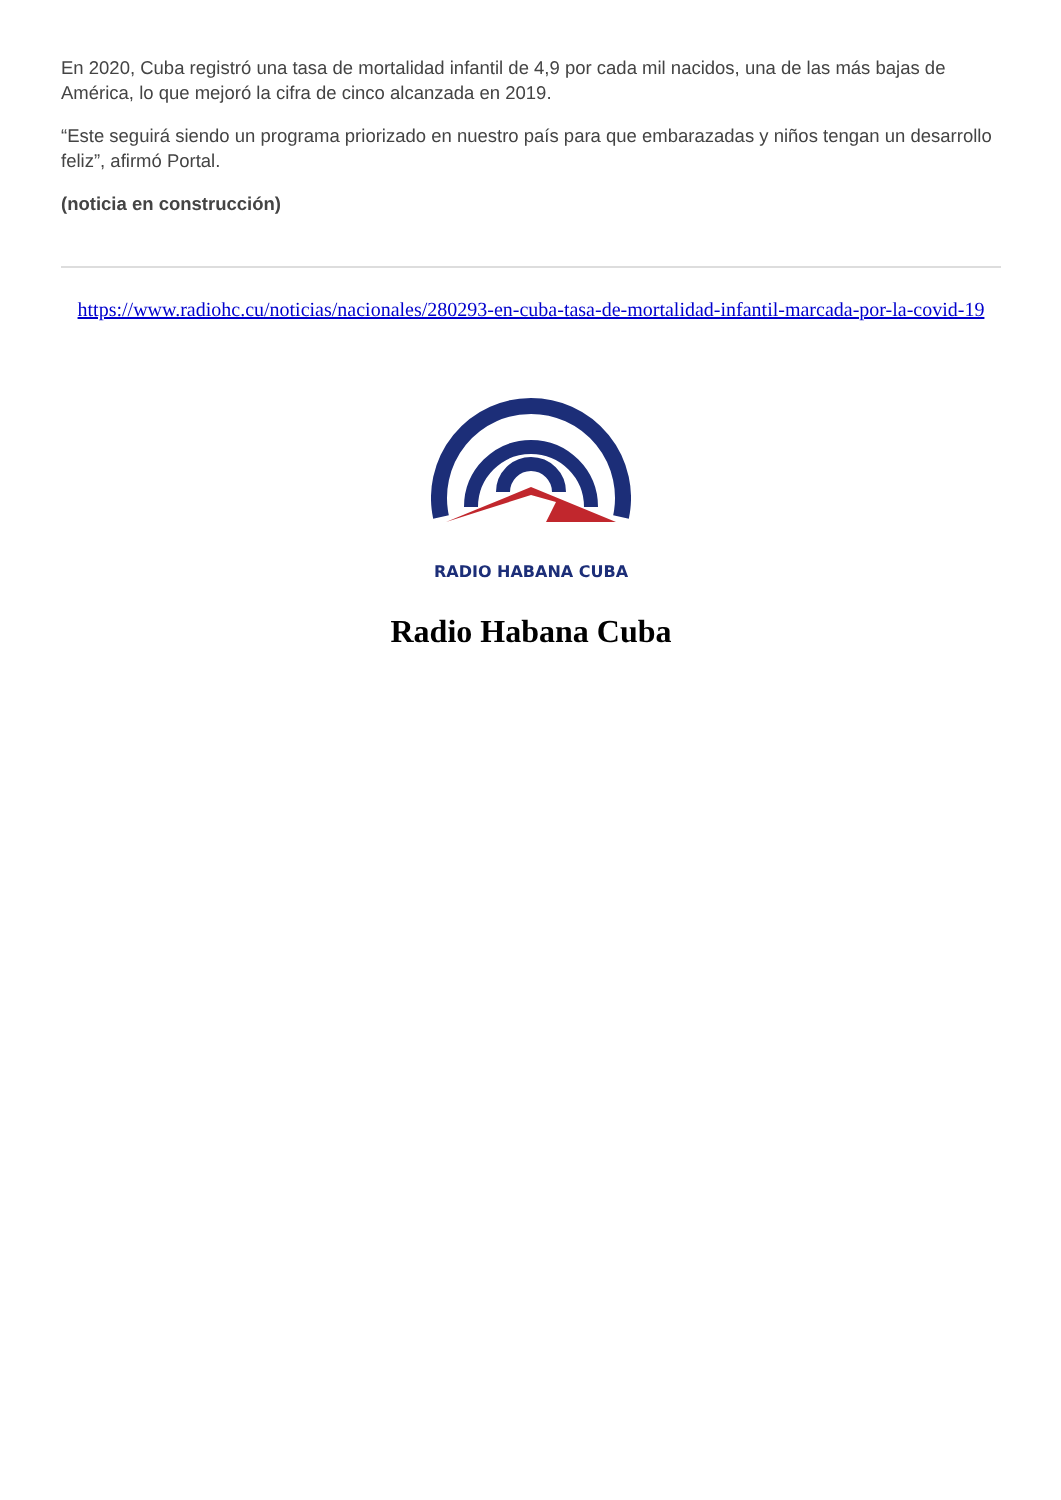En 2020, Cuba registró una tasa de mortalidad infantil de 4,9 por cada mil nacidos, una de las más bajas de América, lo que mejoró la cifra de cinco alcanzada en 2019.
“Este seguirá siendo un programa priorizado en nuestro país para que embarazadas y niños tengan un desarrollo feliz”, afirmó Portal.
(noticia en construcción)
https://www.radiohc.cu/noticias/nacionales/280293-en-cuba-tasa-de-mortalidad-infantil-marcada-por-la-covid-19
RADIO HABANA CUBA
Radio Habana Cuba